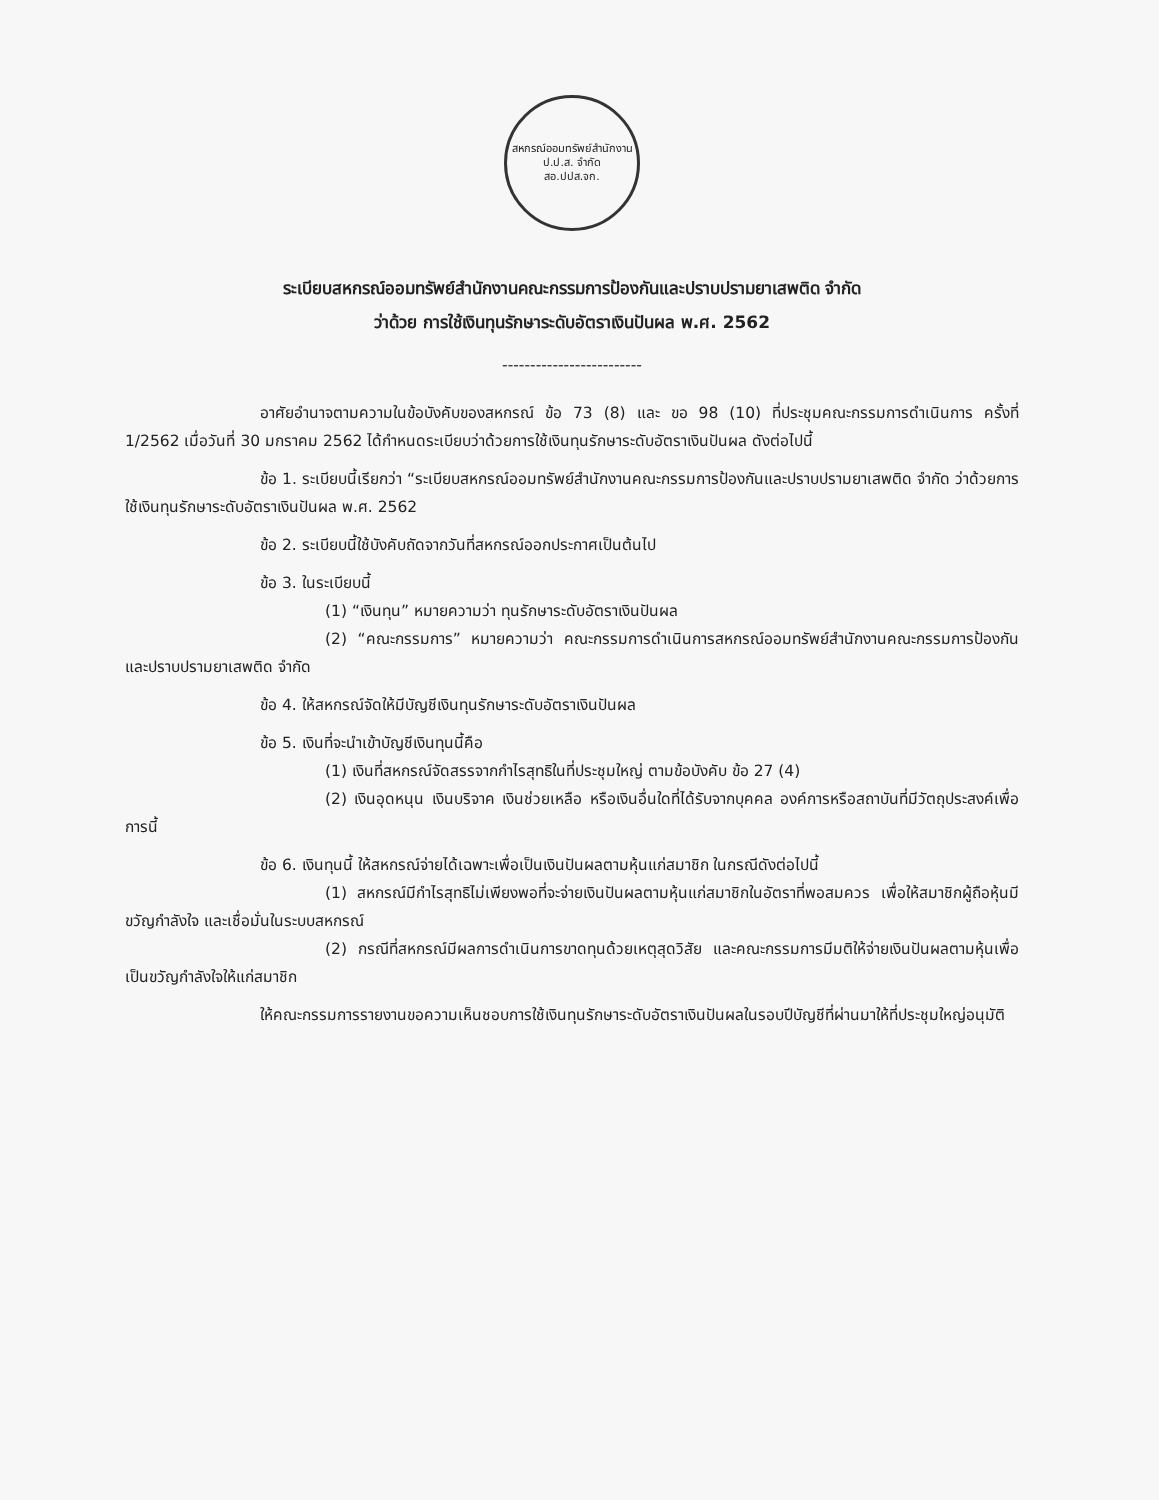สหกรณ์ออมทรัพย์สำนักงาน ป.ป.ส. จำกัด
สอ.ปปส.จก.
ระเบียบสหกรณ์ออมทรัพย์สำนักงานคณะกรรมการป้องกันและปราบปรามยาเสพติด จำกัด
ว่าด้วย การใช้เงินทุนรักษาระดับอัตราเงินปันผล พ.ศ. 2562
-------------------------
อาศัยอำนาจตามความในข้อบังคับของสหกรณ์ ข้อ 73 (8) และ ขอ 98 (10) ที่ประชุมคณะกรรมการดำเนินการ ครั้งที่ 1/2562 เมื่อวันที่ 30 มกราคม 2562 ได้กำหนดระเบียบว่าด้วยการใช้เงินทุนรักษาระดับอัตราเงินปันผล ดังต่อไปนี้
ข้อ 1. ระเบียบนี้เรียกว่า “ระเบียบสหกรณ์ออมทรัพย์สำนักงานคณะกรรมการป้องกันและปราบปรามยาเสพติด จำกัด ว่าด้วยการใช้เงินทุนรักษาระดับอัตราเงินปันผล พ.ศ. 2562
ข้อ 2. ระเบียบนี้ใช้บังคับถัดจากวันที่สหกรณ์ออกประกาศเป็นต้นไป
ข้อ 3. ในระเบียบนี้
(1) “เงินทุน” หมายความว่า ทุนรักษาระดับอัตราเงินปันผล
(2) “คณะกรรมการ” หมายความว่า คณะกรรมการดำเนินการสหกรณ์ออมทรัพย์สำนักงานคณะกรรมการป้องกันและปราบปรามยาเสพติด จำกัด
ข้อ 4. ให้สหกรณ์จัดให้มีบัญชีเงินทุนรักษาระดับอัตราเงินปันผล
ข้อ 5. เงินที่จะนำเข้าบัญชีเงินทุนนี้คือ
(1) เงินที่สหกรณ์จัดสรรจากกำไรสุทธิในที่ประชุมใหญ่ ตามข้อบังคับ ข้อ 27 (4)
(2) เงินอุดหนุน เงินบริจาค เงินช่วยเหลือ หรือเงินอื่นใดที่ได้รับจากบุคคล องค์การหรือสถาบันที่มีวัตถุประสงค์เพื่อการนี้
ข้อ 6. เงินทุนนี้ ให้สหกรณ์จ่ายได้เฉพาะเพื่อเป็นเงินปันผลตามหุ้นแก่สมาชิก ในกรณีดังต่อไปนี้
(1) สหกรณ์มีกำไรสุทธิไม่เพียงพอที่จะจ่ายเงินปันผลตามหุ้นแก่สมาชิกในอัตราที่พอสมควร เพื่อให้สมาชิกผู้ถือหุ้นมีขวัญกำลังใจ และเชื่อมั่นในระบบสหกรณ์
(2) กรณีที่สหกรณ์มีผลการดำเนินการขาดทุนด้วยเหตุสุดวิสัย และคณะกรรมการมีมติให้จ่ายเงินปันผลตามหุ้นเพื่อเป็นขวัญกำลังใจให้แก่สมาชิก
ให้คณะกรรมการรายงานขอความเห็นชอบการใช้เงินทุนรักษาระดับอัตราเงินปันผลในรอบปีบัญชีที่ผ่านมาให้ที่ประชุมใหญ่อนุมัติ